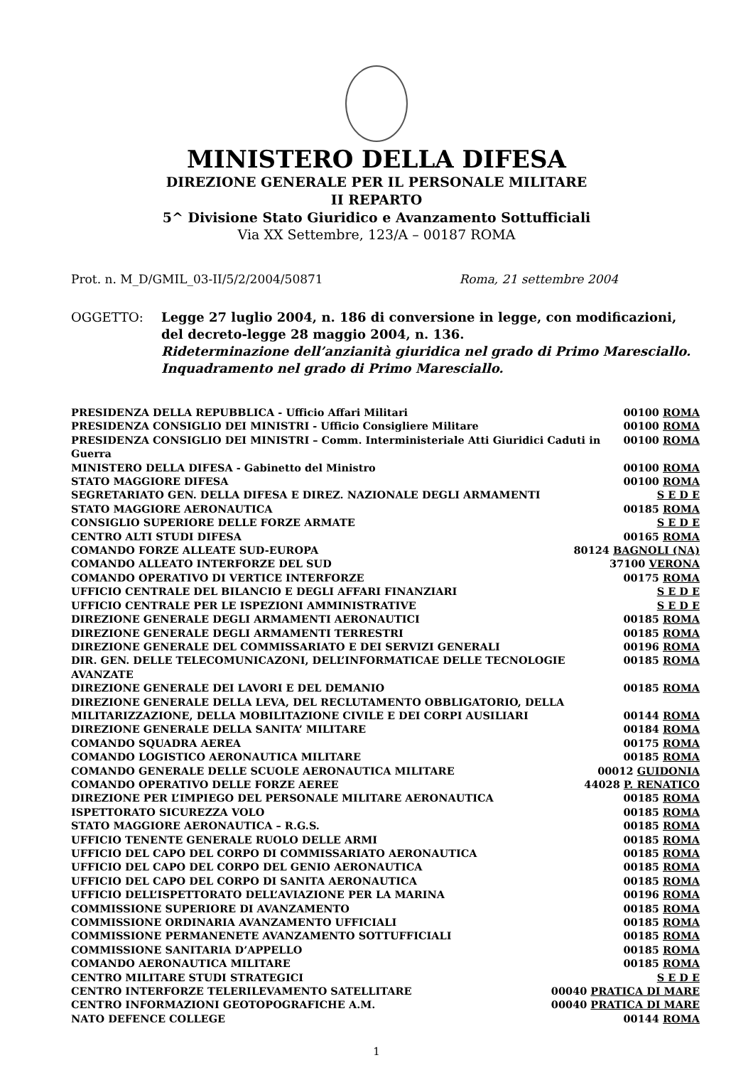MINISTERO DELLA DIFESA
DIREZIONE GENERALE PER IL PERSONALE MILITARE
II REPARTO
5^ Divisione Stato Giuridico e Avanzamento Sottufficiali
Via XX Settembre, 123/A – 00187 ROMA
Prot. n. M_D/GMIL_03-II/5/2/2004/50871 Roma, 21 settembre 2004
OGGETTO: Legge 27 luglio 2004, n. 186 di conversione in legge, con modificazioni, del decreto-legge 28 maggio 2004, n. 136.
Rideterminazione dell’anzianità giuridica nel grado di Primo Maresciallo.
Inquadramento nel grado di Primo Maresciallo.
PRESIDENZA DELLA REPUBBLICA - Ufficio Affari Militari 00100 ROMA
PRESIDENZA CONSIGLIO DEI MINISTRI - Ufficio Consigliere Militare 00100 ROMA
PRESIDENZA CONSIGLIO DEI MINISTRI – Comm. Interministeriale Atti Giuridici Caduti in Guerra 00100 ROMA
MINISTERO DELLA DIFESA - Gabinetto del Ministro 00100 ROMA
STATO MAGGIORE DIFESA 00100 ROMA
SEGRETARIATO GEN. DELLA DIFESA E DIREZ. NAZIONALE DEGLI ARMAMENTI S E D E
STATO MAGGIORE AERONAUTICA 00185 ROMA
CONSIGLIO SUPERIORE DELLE FORZE ARMATE S E D E
CENTRO ALTI STUDI DIFESA 00165 ROMA
COMANDO FORZE ALLEATE SUD-EUROPA 80124 BAGNOLI (NA)
COMANDO ALLEATO INTERFORZE DEL SUD 37100 VERONA
COMANDO OPERATIVO DI VERTICE INTERFORZE 00175 ROMA
UFFICIO CENTRALE DEL BILANCIO E DEGLI AFFARI FINANZIARI S E D E
UFFICIO CENTRALE PER LE ISPEZIONI AMMINISTRATIVE S E D E
DIREZIONE GENERALE DEGLI ARMAMENTI AERONAUTICI 00185 ROMA
DIREZIONE GENERALE DEGLI ARMAMENTI TERRESTRI 00185 ROMA
DIREZIONE GENERALE DEL COMMISSARIATO E DEI SERVIZI GENERALI 00196 ROMA
DIR. GEN. DELLE TELECOMUNICAZONI, DELL’INFORMATICAE DELLE TECNOLOGIE AVANZATE 00185 ROMA
DIREZIONE GENERALE DEI LAVORI E DEL DEMANIO 00185 ROMA
DIREZIONE GENERALE DELLA LEVA, DEL RECLUTAMENTO OBBLIGATORIO, DELLA
MILITARIZZAZIONE, DELLA MOBILITAZIONE CIVILE E DEI CORPI AUSILIARI 00144 ROMA
DIREZIONE GENERALE DELLA SANITA’ MILITARE 00184 ROMA
COMANDO SQUADRA AEREA 00175 ROMA
COMANDO LOGISTICO AERONAUTICA MILITARE 00185 ROMA
COMANDO GENERALE DELLE SCUOLE AERONAUTICA MILITARE 00012 GUIDONIA
COMANDO OPERATIVO DELLE FORZE AEREE 44028 P. RENATICO
DIREZIONE PER L’IMPIEGO DEL PERSONALE MILITARE AERONAUTICA 00185 ROMA
ISPETTORATO SICUREZZA VOLO 00185 ROMA
STATO MAGGIORE AERONAUTICA – R.G.S. 00185 ROMA
UFFICIO TENENTE GENERALE RUOLO DELLE ARMI 00185 ROMA
UFFICIO DEL CAPO DEL CORPO DI COMMISSARIATO AERONAUTICA 00185 ROMA
UFFICIO DEL CAPO DEL CORPO DEL GENIO AERONAUTICA 00185 ROMA
UFFICIO DEL CAPO DEL CORPO DI SANITA AERONAUTICA 00185 ROMA
UFFICIO DELL’ISPETTORATO DELL’AVIAZIONE PER LA MARINA 00196 ROMA
COMMISSIONE SUPERIORE DI AVANZAMENTO 00185 ROMA
COMMISSIONE ORDINARIA AVANZAMENTO UFFICIALI 00185 ROMA
COMMISSIONE PERMANENETE AVANZAMENTO SOTTUFFICIALI 00185 ROMA
COMMISSIONE SANITARIA D’APPELLO 00185 ROMA
COMANDO AERONAUTICA MILITARE 00185 ROMA
CENTRO MILITARE STUDI STRATEGICI S E D E
CENTRO INTERFORZE TELERILEVAMENTO SATELLITARE 00040 PRATICA DI MARE
CENTRO INFORMAZIONI GEOTOPOGRAFICHE A.M. 00040 PRATICA DI MARE
NATO DEFENCE COLLEGE 00144 ROMA
1